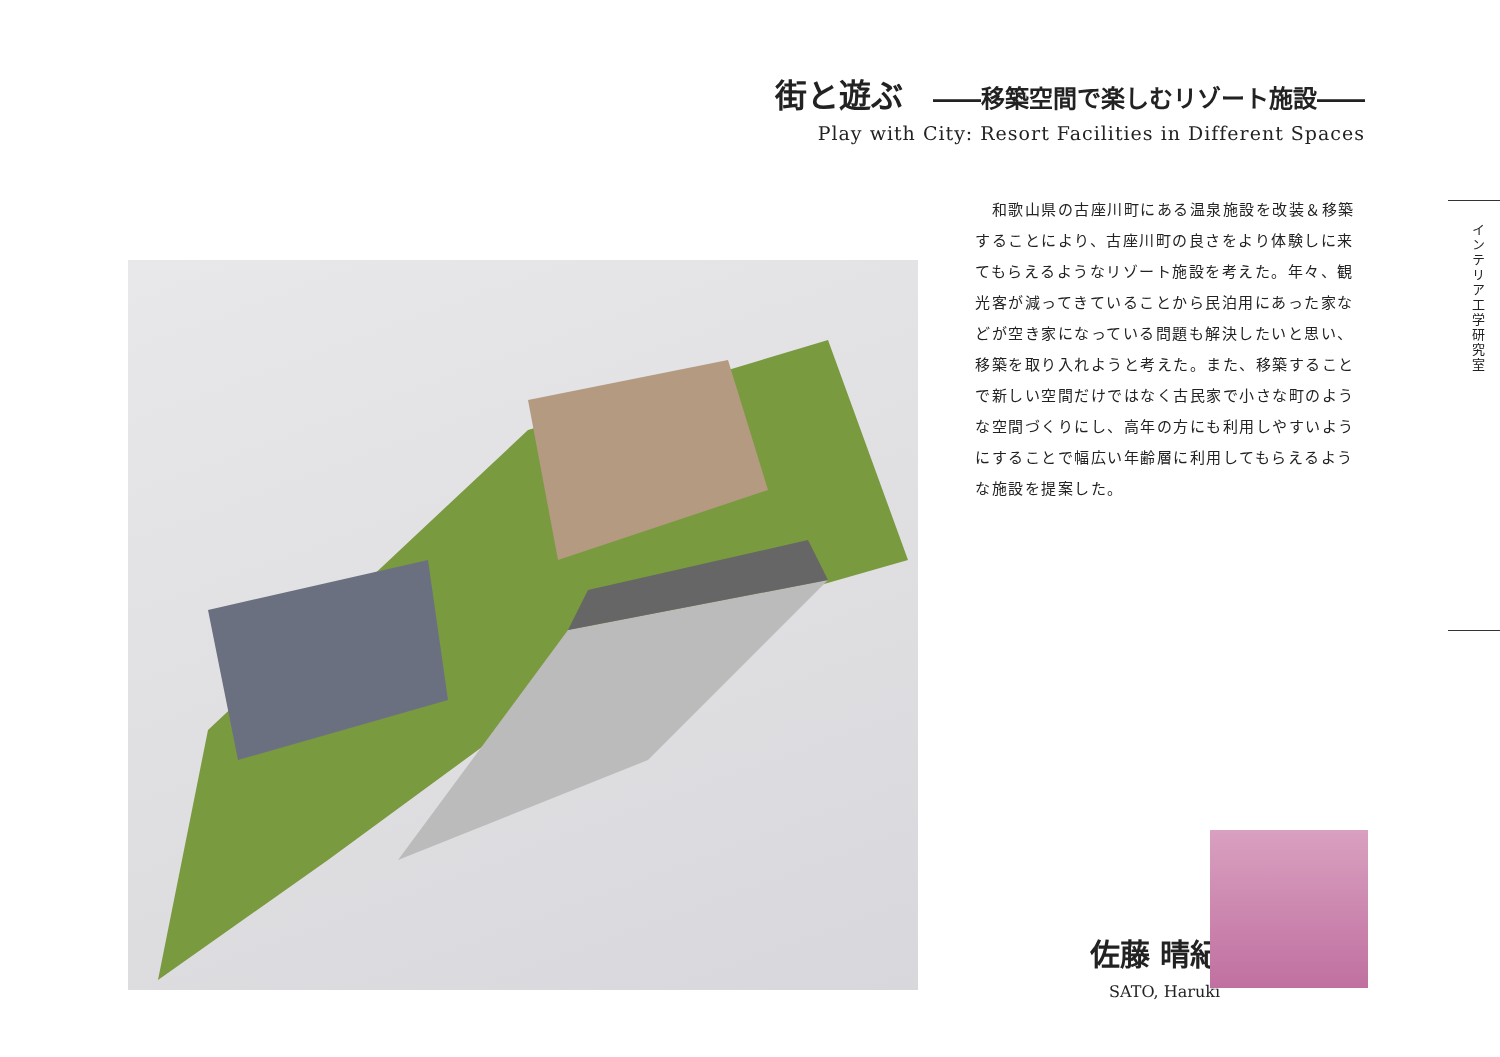街と遊ぶ ――移築空間で楽しむリゾート施設――
Play with City: Resort Facilities in Different Spaces
　和歌山県の古座川町にある温泉施設を改装＆移築することにより、古座川町の良さをより体験しに来てもらえるようなリゾート施設を考えた。年々、観光客が減ってきていることから民泊用にあった家などが空き家になっている問題も解決したいと思い、移築を取り入れようと考えた。また、移築することで新しい空間だけではなく古民家で小さな町のような空間づくりにし、高年の方にも利用しやすいようにすることで幅広い年齢層に利用してもらえるような施設を提案した。
インテリア工学研究室
佐藤 晴紀
SATO, Haruki